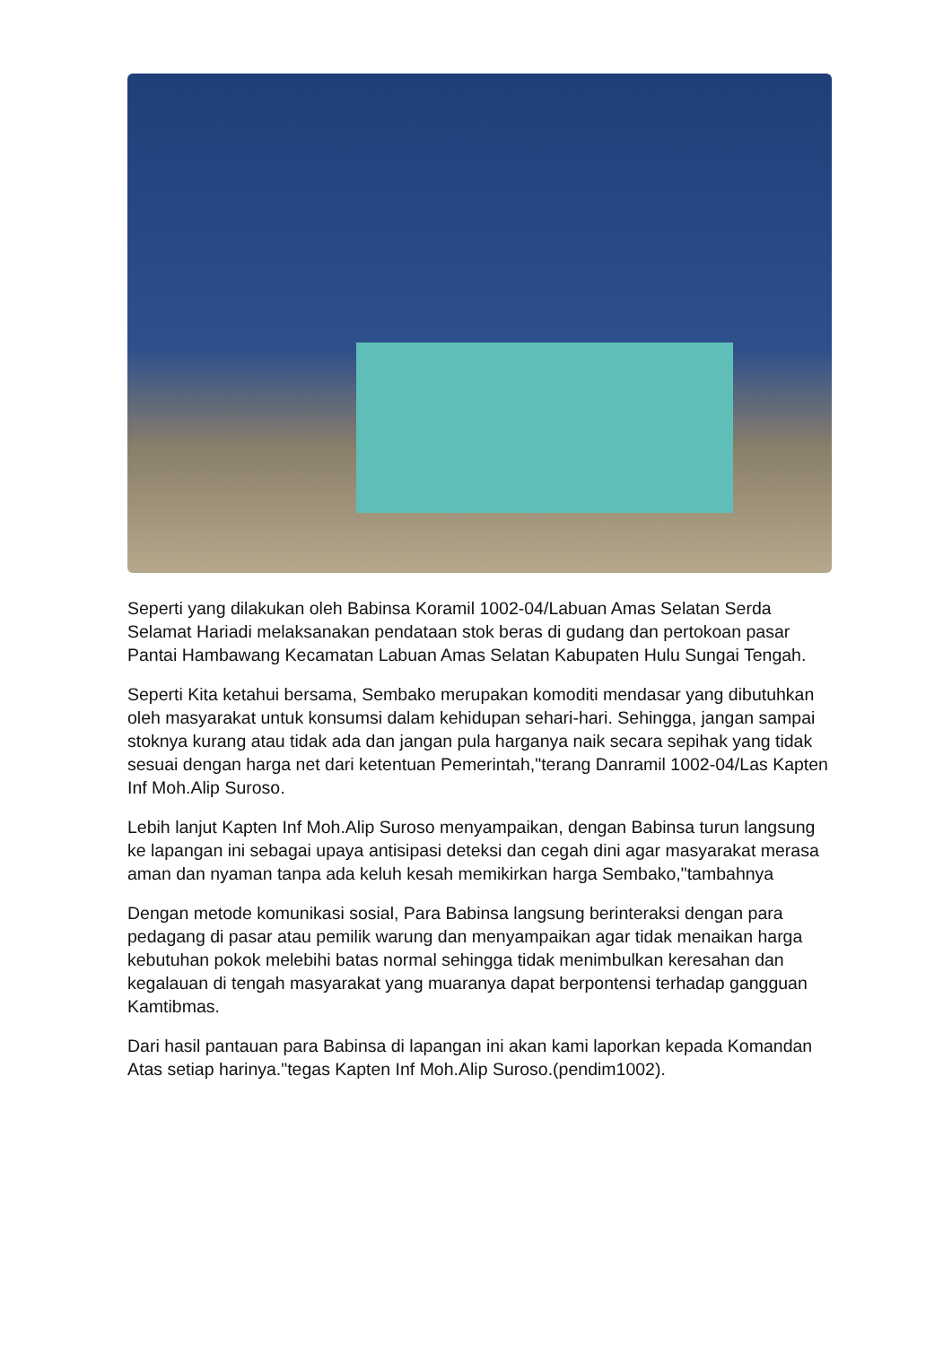Seperti yang dilakukan oleh Babinsa Koramil 1002-04/Labuan Amas Selatan Serda Selamat Hariadi melaksanakan pendataan stok beras di gudang dan pertokoan pasar Pantai Hambawang Kecamatan Labuan Amas Selatan Kabupaten Hulu Sungai Tengah.
Seperti Kita ketahui bersama, Sembako merupakan komoditi mendasar yang dibutuhkan oleh masyarakat untuk konsumsi dalam kehidupan sehari-hari. Sehingga, jangan sampai stoknya kurang atau tidak ada dan jangan pula harganya naik secara sepihak yang tidak sesuai dengan harga net dari ketentuan Pemerintah,"terang Danramil 1002-04/Las Kapten Inf Moh.Alip Suroso.
Lebih lanjut Kapten Inf Moh.Alip Suroso menyampaikan, dengan Babinsa turun langsung ke lapangan ini sebagai upaya antisipasi deteksi dan cegah dini agar masyarakat merasa aman dan nyaman tanpa ada keluh kesah memikirkan harga Sembako,"tambahnya
Dengan metode komunikasi sosial, Para Babinsa langsung berinteraksi dengan para pedagang di pasar atau pemilik warung dan menyampaikan agar tidak menaikan harga kebutuhan pokok melebihi batas normal sehingga tidak menimbulkan keresahan dan kegalauan di tengah masyarakat yang muaranya dapat berpontensi terhadap gangguan Kamtibmas.
Dari hasil pantauan para Babinsa di lapangan ini akan kami laporkan kepada Komandan Atas setiap harinya."tegas Kapten Inf Moh.Alip Suroso.(pendim1002).